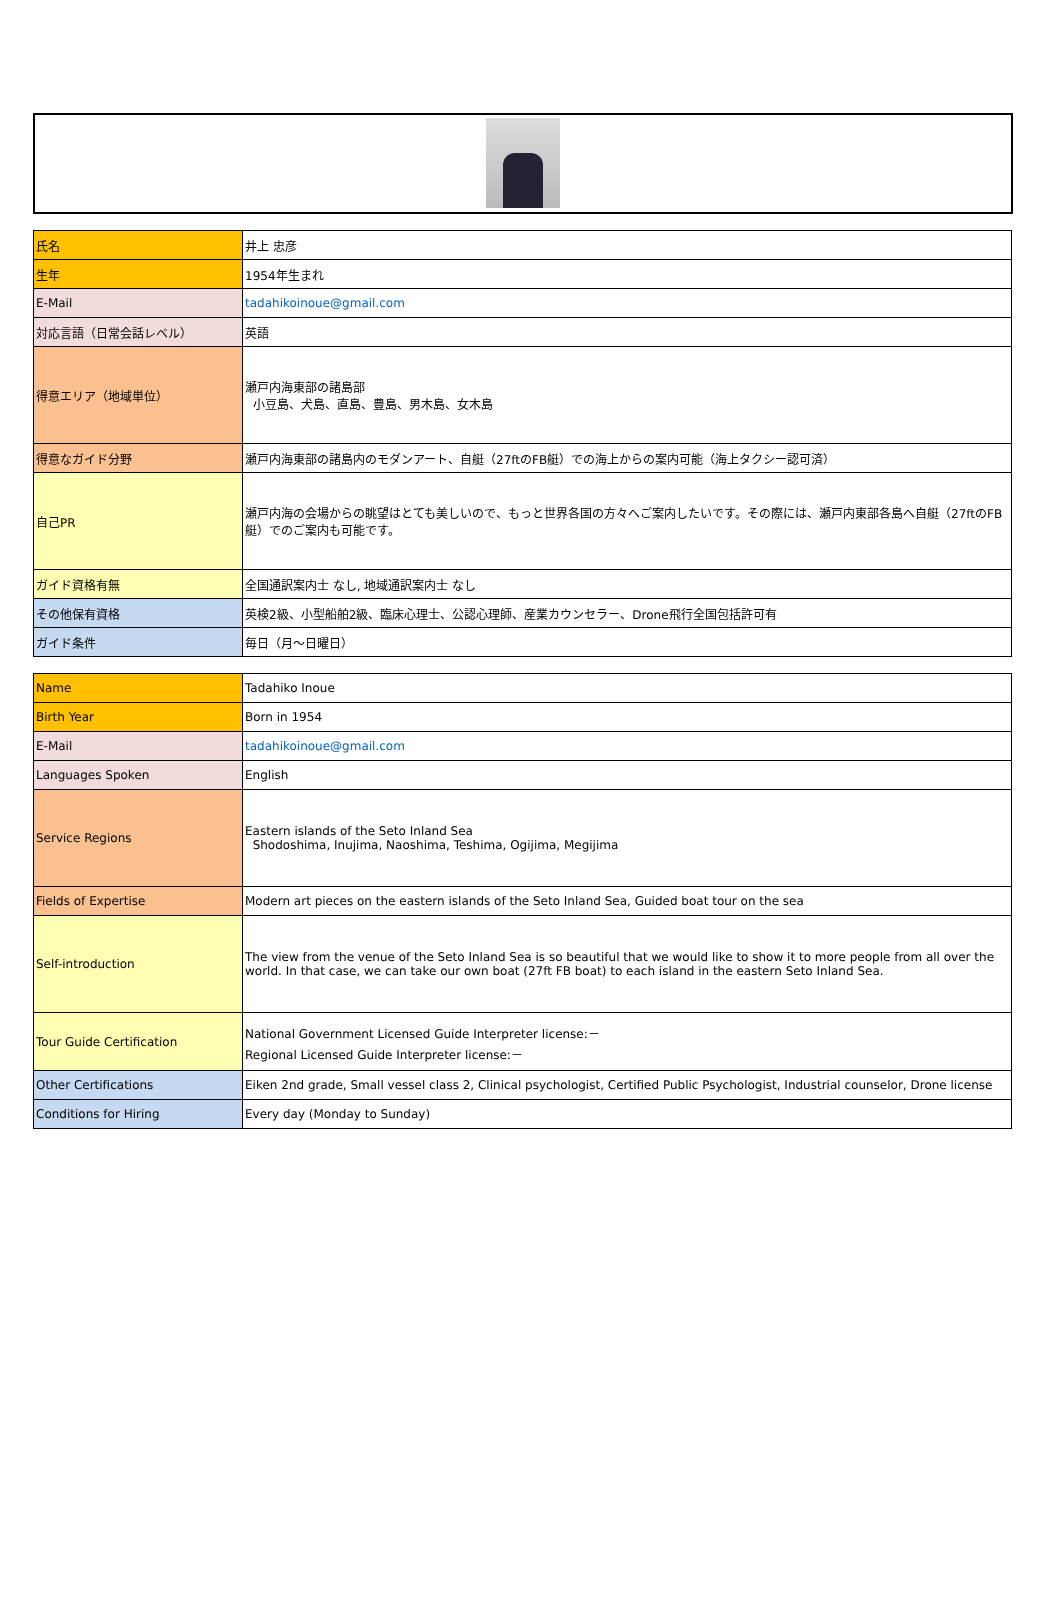| 氏名 | 井上 忠彦 |
| 生年 | 1954年生まれ |
| E-Mail | tadahikoinoue@gmail.com |
| 対応言語（日常会話レベル） | 英語 |
| 得意エリア（地域単位） | 瀬戸内海東部の諸島部 小豆島、犬島、直島、豊島、男木島、女木島 |
| 得意なガイド分野 | 瀬戸内海東部の諸島内のモダンアート、自艇（27ftのFB艇）での海上からの案内可能（海上タクシー認可済） |
| 自己PR | 瀬戸内海の会場からの眺望はとても美しいので、もっと世界各国の方々へご案内したいです。その際には、瀬戸内東部各島へ自艇（27ftのFB艇）でのご案内も可能です。 |
| ガイド資格有無 | 全国通訳案内士 なし, 地域通訳案内士 なし |
| その他保有資格 | 英検2級、小型船舶2級、臨床心理士、公認心理師、産業カウンセラー、Drone飛行全国包括許可有 |
| ガイド条件 | 毎日（月～日曜日） |
| Name | Tadahiko Inoue |
| Birth Year | Born in 1954 |
| E-Mail | tadahikoinoue@gmail.com |
| Languages Spoken | English |
| Service Regions | Eastern islands of the Seto Inland Sea Shodoshima, Inujima, Naoshima, Teshima, Ogijima, Megijima |
| Fields of Expertise | Modern art pieces on the eastern islands of the Seto Inland Sea, Guided boat tour on the sea |
| Self-introduction | The view from the venue of the Seto Inland Sea is so beautiful that we would like to show it to more people from all over the world. In that case, we can take our own boat (27ft FB boat) to each island in the eastern Seto Inland Sea. |
| Tour Guide Certification | National Government Licensed Guide Interpreter license:－ Regional Licensed Guide Interpreter license:－ |
| Other Certifications | Eiken 2nd grade, Small vessel class 2, Clinical psychologist, Certified Public Psychologist, Industrial counselor, Drone license |
| Conditions for Hiring | Every day (Monday to Sunday) |